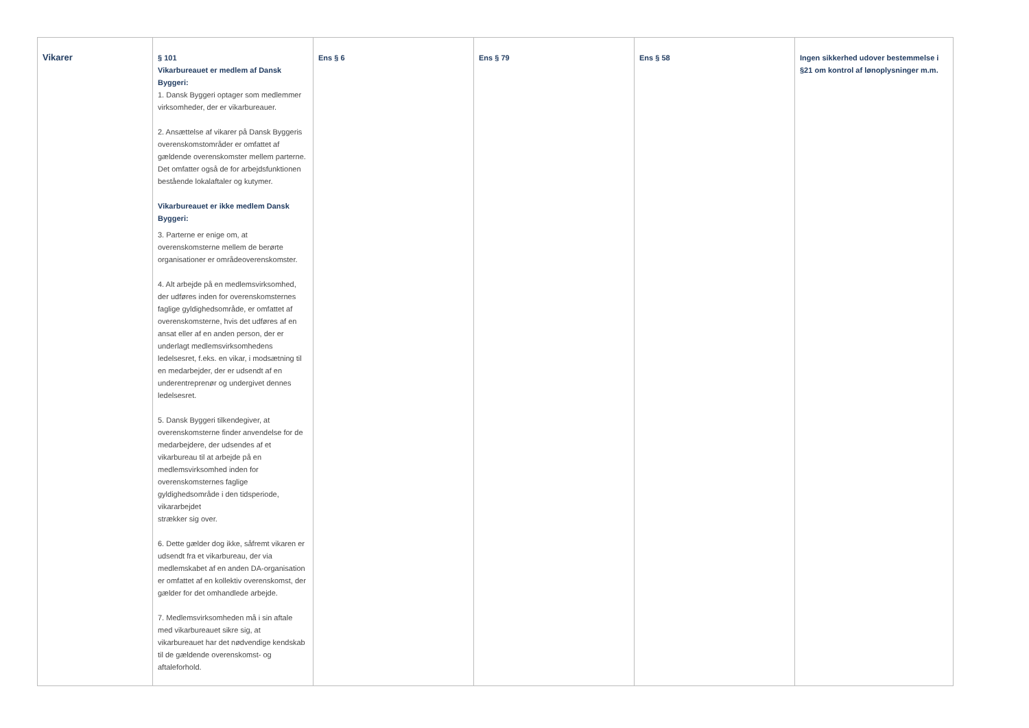| Vikarer | § 101 Vikarbureauet er medlem af Dansk Byggeri: 1. Dansk Byggeri optager som medlemmer virksomheder, der er vikarbureauer. 2. Ansættelse af vikarer på Dansk Byggeris overenskomstområder er omfattet af gældende overenskomster mellem parterne. Det omfatter også de for arbejdsfunktionen bestående lokalaftaler og kutymer. Vikarbureauet er ikke medlem Dansk Byggeri: 3. Parterne er enige om, at overenskomsterne mellem de berørte organisationer er områdeoverenskomster. 4. Alt arbejde på en medlemsvirksomhed, der udføres inden for overenskomsternes faglige gyldighedsområde, er omfattet af overenskomsterne, hvis det udføres af en ansat eller af en anden person, der er underlagt medlemsvirksomhedens ledelsesret, f.eks. en vikar, i modsætning til en medarbejder, der er udsendt af en underentreprenør og undergivet dennes ledelsesret. 5. Dansk Byggeri tilkendegiver, at overenskomsterne finder anvendelse for de medarbejdere, der udsendes af et vikarbureau til at arbejde på en medlemsvirksomhed inden for overenskomsternes faglige gyldighedsområde i den tidsperiode, vikararbejdet strækker sig over. 6. Dette gælder dog ikke, såfremt vikaren er udsendt fra et vikarbureau, der via medlemskabet af en anden DA-organisation er omfattet af en kollektiv overenskomst, der gælder for det omhandlede arbejde. 7. Medlemsvirksomheden må i sin aftale med vikarbureauet sikre sig, at vikarbureauet har det nødvendige kendskab til de gældende overenskomst- og aftaleforhold. | Ens § 6 | Ens § 79 | Ens § 58 | Ingen sikkerhed udover bestemmelse i §21 om kontrol af lønoplysninger m.m. |